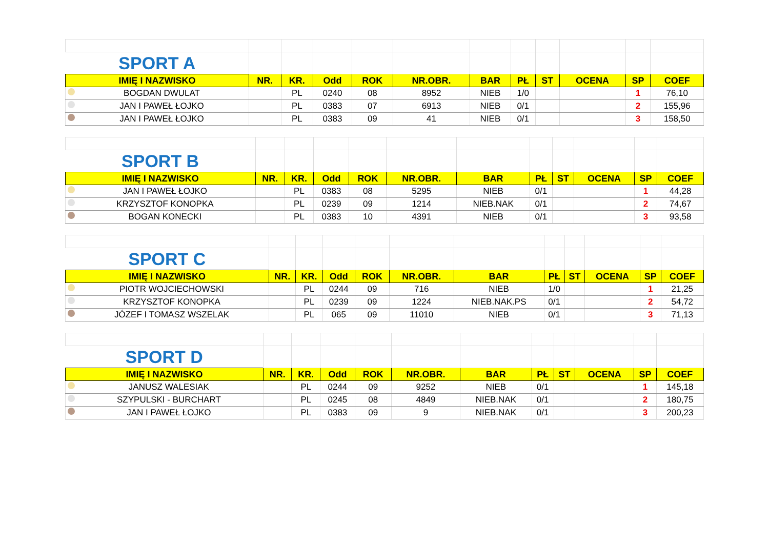| SPORT A | | | | | | | | | | | |
| IMIĘ I NAZWISKO | NR. | KR. | Odd | ROK | NR.OBR. | BAR | PŁ | ST | OCENA | SP | COEF |
| BOGDAN DWULAT | | PL | 0240 | 08 | 8952 | NIEB | 1/0 | | | 1 | 76,10 |
| JAN I PAWEŁ ŁOJKO | | PL | 0383 | 07 | 6913 | NIEB | 0/1 | | | 2 | 155,96 |
| JAN I PAWEŁ ŁOJKO | | PL | 0383 | 09 | 41 | NIEB | 0/1 | | | 3 | 158,50 |
| SPORT B | | | | | | | | | | | |
| IMIĘ I NAZWISKO | NR. | KR. | Odd | ROK | NR.OBR. | BAR | PŁ | ST | OCENA | SP | COEF |
| JAN I PAWEŁ ŁOJKO | | PL | 0383 | 08 | 5295 | NIEB | 0/1 | | | 1 | 44,28 |
| KRZYSZTOF KONOPKA | | PL | 0239 | 09 | 1214 | NIEB.NAK | 0/1 | | | 2 | 74,67 |
| BOGAN KONECKI | | PL | 0383 | 10 | 4391 | NIEB | 0/1 | | | 3 | 93,58 |
| SPORT C | | | | | | | | | | | |
| IMIĘ I NAZWISKO | NR. | KR. | Odd | ROK | NR.OBR. | BAR | PŁ | ST | OCENA | SP | COEF |
| PIOTR WOJCIECHOWSKI | | PL | 0244 | 09 | 716 | NIEB | 1/0 | | | 1 | 21,25 |
| KRZYSZTOF KONOPKA | | PL | 0239 | 09 | 1224 | NIEB.NAK.PS | 0/1 | | | 2 | 54,72 |
| JÓZEF I TOMASZ WSZELAK | | PL | 065 | 09 | 11010 | NIEB | 0/1 | | | 3 | 71,13 |
| SPORT D | | | | | | | | | | | |
| IMIĘ I NAZWISKO | NR. | KR. | Odd | ROK | NR.OBR. | BAR | PŁ | ST | OCENA | SP | COEF |
| JANUSZ WALESIAK | | PL | 0244 | 09 | 9252 | NIEB | 0/1 | | | 1 | 145,18 |
| SZYPULSKI - BURCHART | | PL | 0245 | 08 | 4849 | NIEB.NAK | 0/1 | | | 2 | 180,75 |
| JAN I PAWEŁ ŁOJKO | | PL | 0383 | 09 | 9 | NIEB.NAK | 0/1 | | | 3 | 200,23 |